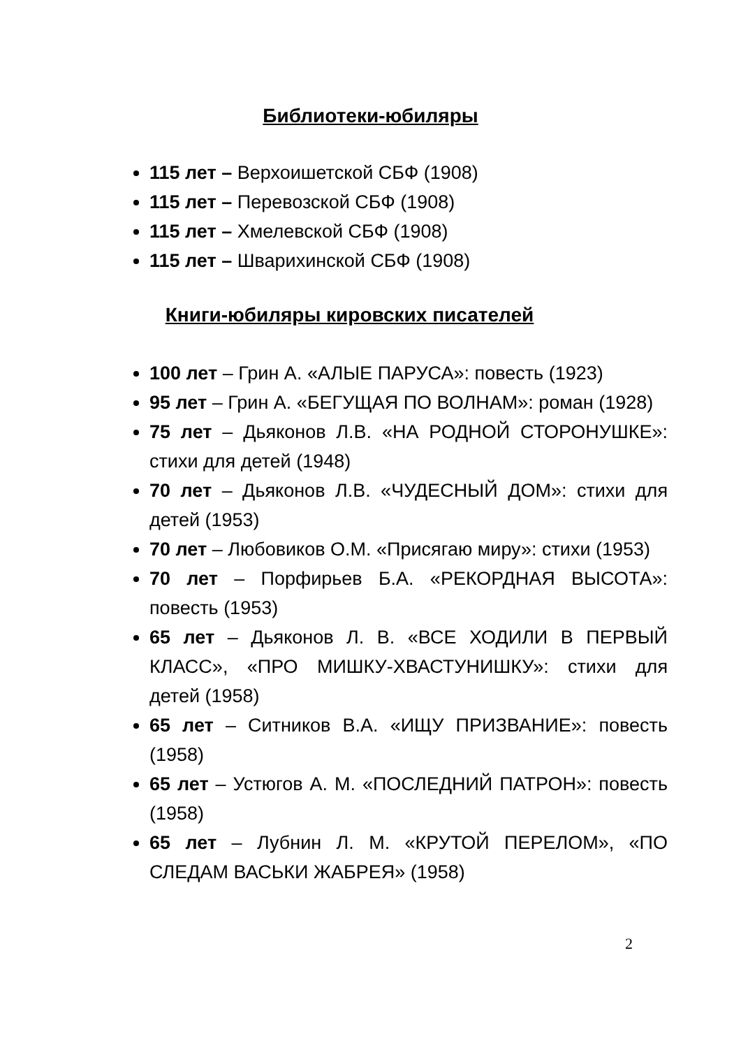Библиотеки-юбиляры
115 лет – Верхоишетской СБФ (1908)
115 лет – Перевозской СБФ (1908)
115 лет – Хмелевской СБФ (1908)
115 лет – Шварихинской СБФ (1908)
Книги-юбиляры кировских писателей
100 лет – Грин А. «АЛЫЕ ПАРУСА»: повесть (1923)
95 лет – Грин А. «БЕГУЩАЯ ПО ВОЛНАМ»: роман (1928)
75 лет – Дьяконов Л.В. «НА РОДНОЙ СТОРОНУШКЕ»: стихи для детей (1948)
70 лет – Дьяконов Л.В. «ЧУДЕСНЫЙ ДОМ»: стихи для детей (1953)
70 лет – Любовиков О.М. «Присягаю миру»: стихи (1953)
70 лет – Порфирьев Б.А. «РЕКОРДНАЯ ВЫСОТА»: повесть (1953)
65 лет – Дьяконов Л. В. «ВСЕ ХОДИЛИ В ПЕРВЫЙ КЛАСС», «ПРО МИШКУ-ХВАСТУНИШКУ»: стихи для детей (1958)
65 лет – Ситников В.А. «ИЩУ ПРИЗВАНИЕ»: повесть (1958)
65 лет – Устюгов А. М. «ПОСЛЕДНИЙ ПАТРОН»: повесть (1958)
65 лет – Лубнин Л. М. «КРУТОЙ ПЕРЕЛОМ», «ПО СЛЕДАМ ВАСЬКИ ЖАБРЕЯ» (1958)
2